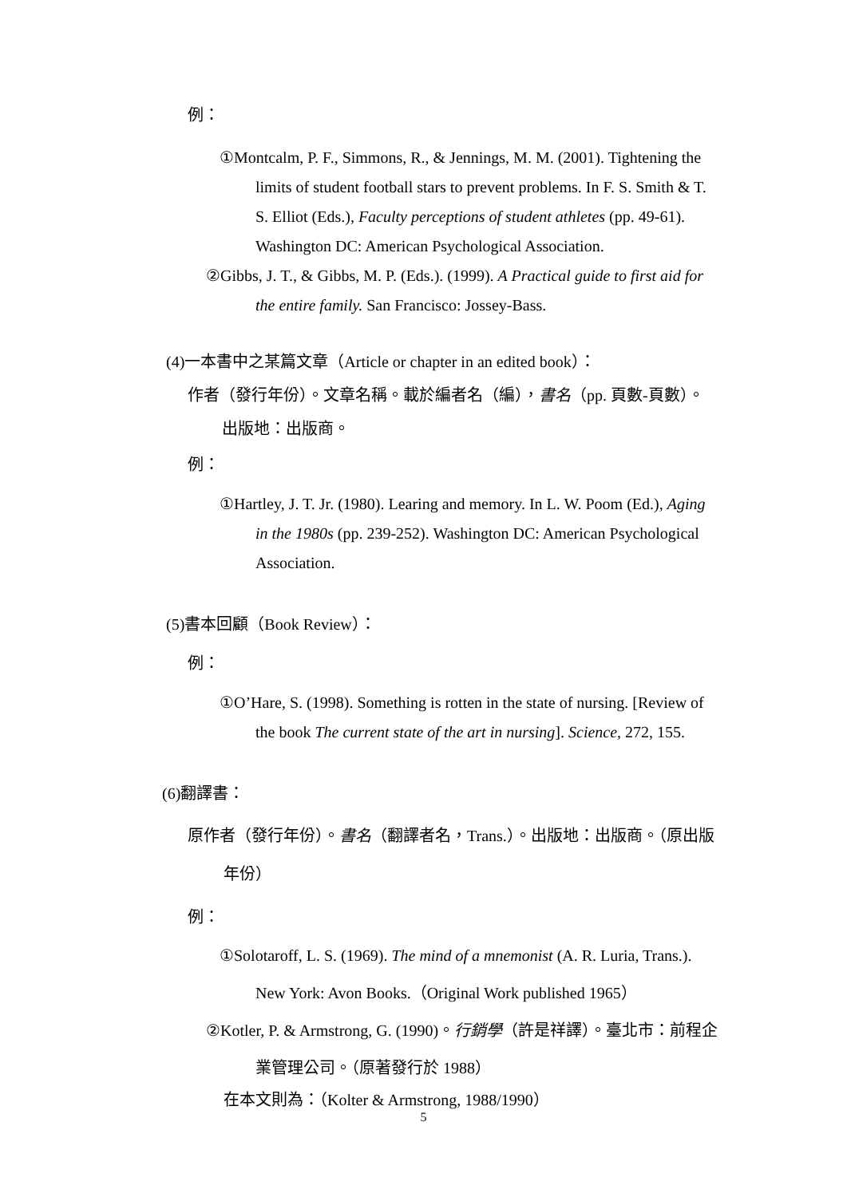例：
①Montcalm, P. F., Simmons, R., & Jennings, M. M. (2001). Tightening the limits of student football stars to prevent problems. In F. S. Smith & T. S. Elliot (Eds.), Faculty perceptions of student athletes (pp. 49-61). Washington DC: American Psychological Association.
②Gibbs, J. T., & Gibbs, M. P. (Eds.). (1999). A Practical guide to first aid for the entire family. San Francisco: Jossey-Bass.
(4)一本書中之某篇文章（Article or chapter in an edited book）：
作者（發行年份）。文章名稱。載於編者名（編），書名（pp. 頁數-頁數）。出版地：出版商。
例：
①Hartley, J. T. Jr. (1980). Learing and memory. In L. W. Poom (Ed.), Aging in the 1980s (pp. 239-252). Washington DC: American Psychological Association.
(5)書本回顧（Book Review）：
例：
①O’Hare, S. (1998). Something is rotten in the state of nursing. [Review of the book The current state of the art in nursing]. Science, 272, 155.
(6)翻譯書：
原作者（發行年份）。書名（翻譯者名，Trans.）。出版地：出版商。（原出版年份）
例：
①Solotaroff, L. S. (1969). The mind of a mnemonist (A. R. Luria, Trans.). New York: Avon Books.（Original Work published 1965）
②Kotler, P. & Armstrong, G. (1990)。行銷學（許是祥譯）。臺北市：前程企業管理公司。（原著發行於 1988）
在本文則為：（Kolter & Armstrong, 1988/1990）
5